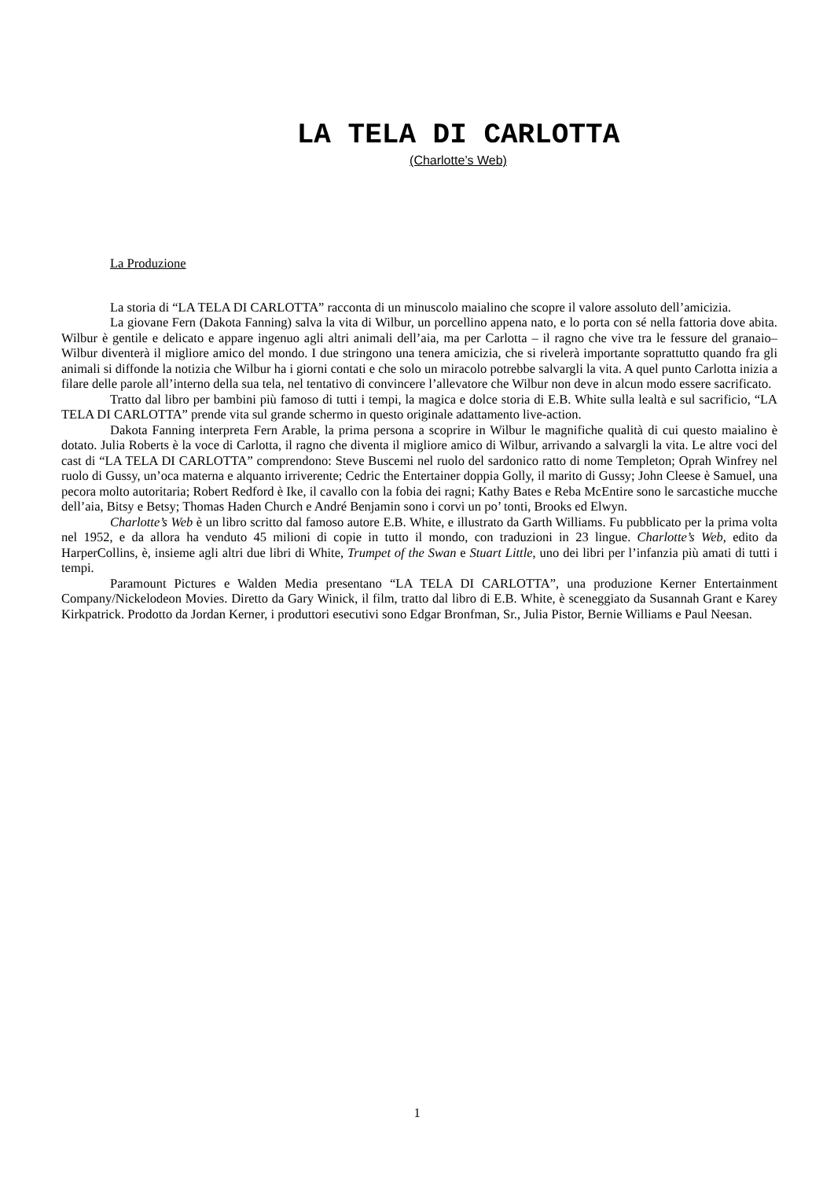LA TELA DI CARLOTTA
(Charlotte’s Web)
La Produzione
La storia di “LA TELA DI CARLOTTA” racconta di un minuscolo maialino che scopre il valore assoluto dell’amicizia.
La giovane Fern (Dakota Fanning) salva la vita di Wilbur, un porcellino appena nato, e lo porta con sé nella fattoria dove abita. Wilbur è gentile e delicato e appare ingenuo agli altri animali dell’aia, ma per Carlotta – il ragno che vive tra le fessure del granaio– Wilbur diventerà il migliore amico del mondo. I due stringono una tenera amicizia, che si rivelerà importante soprattutto quando fra gli animali si diffonde la notizia che Wilbur ha i giorni contati e che solo un miracolo potrebbe salvargli la vita. A quel punto Carlotta inizia a filare delle parole all’interno della sua tela, nel tentativo di convincere l’allevatore che Wilbur non deve in alcun modo essere sacrificato.
Tratto dal libro per bambini più famoso di tutti i tempi, la magica e dolce storia di E.B. White sulla lealtà e sul sacrificio, “LA TELA DI CARLOTTA” prende vita sul grande schermo in questo originale adattamento live-action.
Dakota Fanning interpreta Fern Arable, la prima persona a scoprire in Wilbur le magnifiche qualità di cui questo maialino è dotato. Julia Roberts è la voce di Carlotta, il ragno che diventa il migliore amico di Wilbur, arrivando a salvargli la vita. Le altre voci del cast di “LA TELA DI CARLOTTA” comprendono: Steve Buscemi nel ruolo del sardonico ratto di nome Templeton; Oprah Winfrey nel ruolo di Gussy, un’oca materna e alquanto irriverente; Cedric the Entertainer doppia Golly, il marito di Gussy; John Cleese è Samuel, una pecora molto autoritaria; Robert Redford è Ike, il cavallo con la fobia dei ragni; Kathy Bates e Reba McEntire sono le sarcastiche mucche dell’aia, Bitsy e Betsy; Thomas Haden Church e André Benjamin sono i corvi un po’ tonti, Brooks ed Elwyn.
Charlotte’s Web è un libro scritto dal famoso autore E.B. White, e illustrato da Garth Williams. Fu pubblicato per la prima volta nel 1952, e da allora ha venduto 45 milioni di copie in tutto il mondo, con traduzioni in 23 lingue. Charlotte’s Web, edito da HarperCollins, è, insieme agli altri due libri di White, Trumpet of the Swan e Stuart Little, uno dei libri per l’infanzia più amati di tutti i tempi.
Paramount Pictures e Walden Media presentano “LA TELA DI CARLOTTA”, una produzione Kerner Entertainment Company/Nickelodeon Movies. Diretto da Gary Winick, il film, tratto dal libro di E.B. White, è sceneggiato da Susannah Grant e Karey Kirkpatrick. Prodotto da Jordan Kerner, i produttori esecutivi sono Edgar Bronfman, Sr., Julia Pistor, Bernie Williams e Paul Neesan.
1